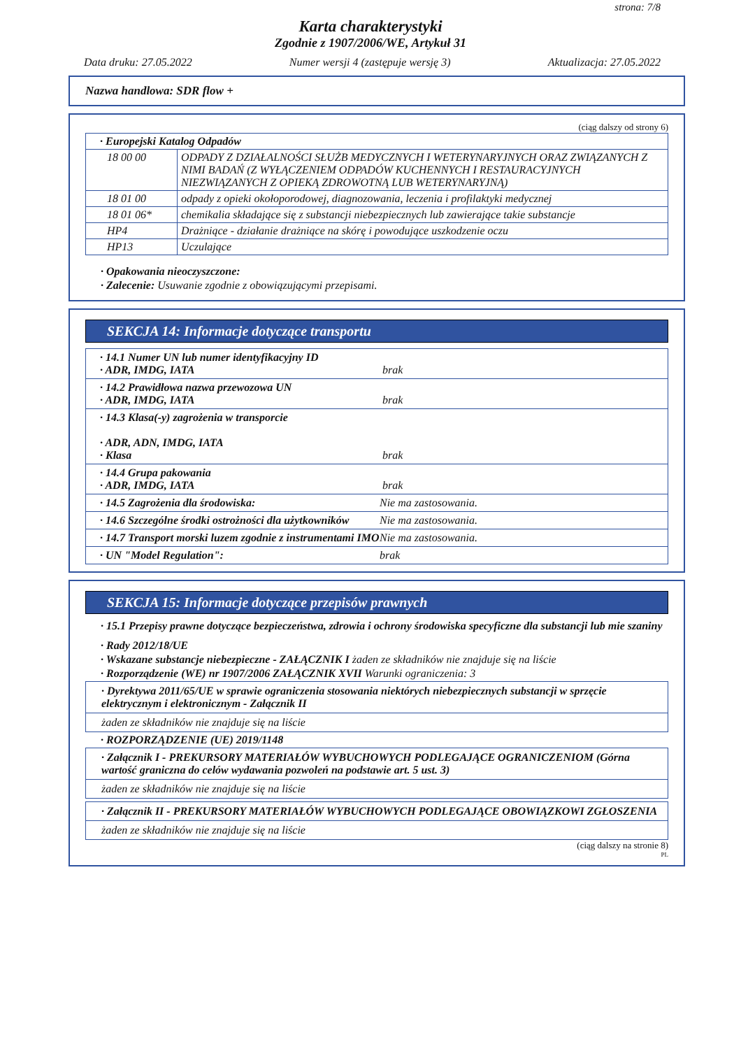strona: 7/8
Karta charakterystyki
Zgodnie z 1907/2006/WE, Artykuł 31
Data druku: 27.05.2022 Numer wersji 4 (zastępuje wersję 3) Aktualizacja: 27.05.2022
Nazwa handlowa: SDR flow +
(ciąg dalszy od strony 6)
| · Europejski Katalog Odpadów | |
| 18 00 00 | ODPADY Z DZIAŁALNOŚCI SŁUŻB MEDYCZNYCH I WETERYNARYJNYCH ORAZ ZWIĄZANYCH Z NIMI BADAŃ (Z WYŁĄCZENIEM ODPADÓW KUCHENNYCH I RESTAURACYJNYCH NIEZWIĄZANYCH Z OPIEKĄ ZDROWOTNĄ LUB WETERYNARYJNĄ) |
| 18 01 00 | odpady z opieki okołoporodowej, diagnozowania, leczenia i profilaktyki medycznej |
| 18 01 06* | chemikalia składające się z substancji niebezpiecznych lub zawierające takie substancje |
| HP4 | Drażniące - działanie drażniące na skórę i powodujące uszkodzenie oczu |
| HP13 | Uczulające |
· Opakowania nieoczyszczone:
· Zalecenie: Usuwanie zgodnie z obowiązującymi przepisami.
SEKCJA 14: Informacje dotyczące transportu
· 14.1 Numer UN lub numer identyfikacyjny ID
· ADR, IMDG, IATA brak
· 14.2 Prawidłowa nazwa przewozowa UN
· ADR, IMDG, IATA brak
· 14.3 Klasa(-y) zagrożenia w transporcie
· ADR, ADN, IMDG, IATA
· Klasa brak
· 14.4 Grupa pakowania
· ADR, IMDG, IATA brak
· 14.5 Zagrożenia dla środowiska: Nie ma zastosowania.
· 14.6 Szczególne środki ostrożności dla użytkowników Nie ma zastosowania.
· 14.7 Transport morski luzem zgodnie z instrumentami IMO Nie ma zastosowania.
· UN "Model Regulation": brak
SEKCJA 15: Informacje dotyczące przepisów prawnych
· 15.1 Przepisy prawne dotyczące bezpieczeństwa, zdrowia i ochrony środowiska specyficzne dla substancji lub mie szaniny
· Rady 2012/18/UE
· Wskazane substancje niebezpieczne - ZAŁĄCZNIK I żaden ze składników nie znajduje się na liście
· Rozporządzenie (WE) nr 1907/2006 ZAŁĄCZNIK XVII Warunki ograniczenia: 3
· Dyrektywa 2011/65/UE w sprawie ograniczenia stosowania niektórych niebezpiecznych substancji w sprzęcie elektrycznym i elektronicznym - Załącznik II
żaden ze składników nie znajduje się na liście
· ROZPORZĄDZENIE (UE) 2019/1148
· Załącznik I - PREKURSORY MATERIAŁÓW WYBUCHOWYCH PODLEGAJĄCE OGRANICZENIOM (Górna wartość graniczna do celów wydawania pozwoleń na podstawie art. 5 ust. 3)
żaden ze składników nie znajduje się na liście
· Załącznik II - PREKURSORY MATERIAŁÓW WYBUCHOWYCH PODLEGAJĄCE OBOWIĄZKOWI ZGŁOSZENIA
żaden ze składników nie znajduje się na liście
(ciąg dalszy na stronie 8)
PL